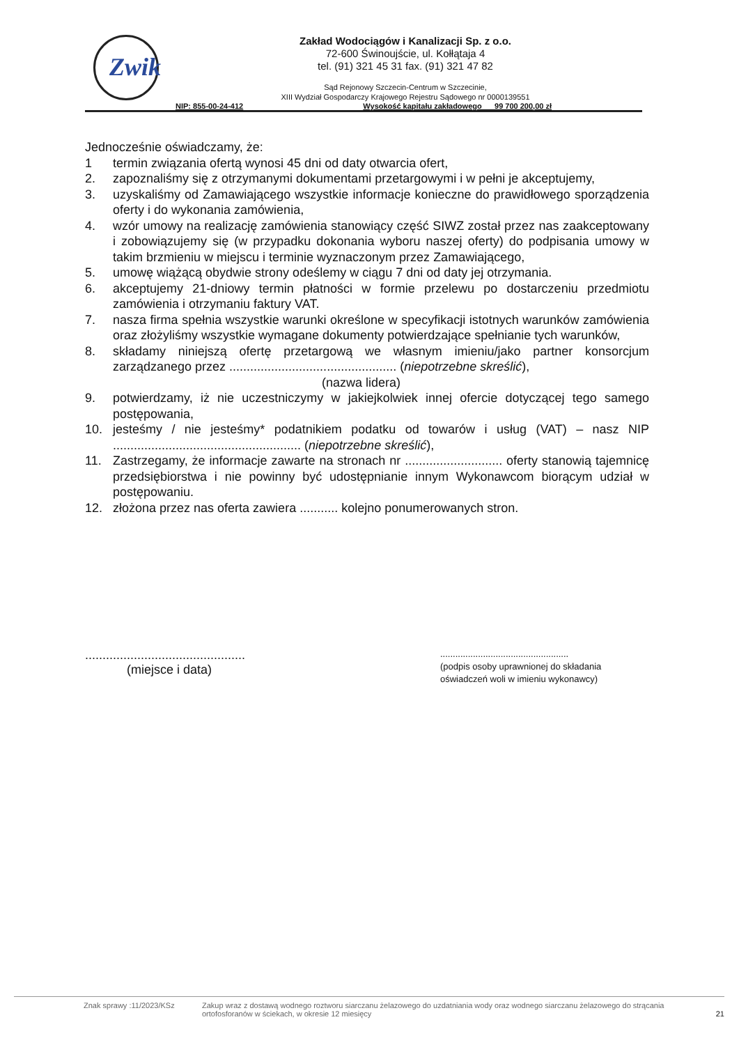Zwik
Zakład Wodociągów i Kanalizacji Sp. z o.o.
72-600 Świnoujście, ul. Kołłątaja 4
tel. (91) 321 45 31 fax. (91) 321 47 82
Sąd Rejonowy Szczecin-Centrum w Szczecinie,
XIII Wydział Gospodarczy Krajowego Rejestru Sądowego nr 0000139551
NIP: 855-00-24-412 Wysokość kapitału zakładowego 99 700 200,00 zł
Jednocześnie oświadczamy, że:
1 termin związania ofertą wynosi 45 dni od daty otwarcia ofert,
2. zapoznaliśmy się z otrzymanymi dokumentami przetargowymi i w pełni je akceptujemy,
3. uzyskaliśmy od Zamawiającego wszystkie informacje konieczne do prawidłowego sporządzenia oferty i do wykonania zamówienia,
4. wzór umowy na realizację zamówienia stanowiący część SIWZ został przez nas zaakceptowany i zobowiązujemy się (w przypadku dokonania wyboru naszej oferty) do podpisania umowy w takim brzmieniu w miejscu i terminie wyznaczonym przez Zamawiającego,
5. umowę wiążącą obydwie strony odeślemy w ciągu 7 dni od daty jej otrzymania.
6. akceptujemy 21-dniowy termin płatności w formie przelewu po dostarczeniu przedmiotu zamówienia i otrzymaniu faktury VAT.
7. nasza firma spełnia wszystkie warunki określone w specyfikacji istotnych warunków zamówienia oraz złożyliśmy wszystkie wymagane dokumenty potwierdzające spełnianie tych warunków,
8. składamy niniejszą ofertę przetargową we własnym imieniu/jako partner konsorcjum zarządzanego przez ................................................ (niepotrzebne skreślić),
(nazwa lidera)
9. potwierdzamy, iż nie uczestniczymy w jakiejkolwiek innej ofercie dotyczącej tego samego postępowania,
10. jesteśmy / nie jesteśmy* podatnikiem podatku od towarów i usług (VAT) – nasz NIP ...................................................... (niepotrzebne skreślić),
11. Zastrzegamy, że informacje zawarte na stronach nr ............................ oferty stanowią tajemnicę przedsiębiorstwa i nie powinny być udostępnianie innym Wykonawcom biorącym udział w postępowaniu.
12. złożona przez nas oferta zawiera ........... kolejno ponumerowanych stron.
..............................................
(miejsce i data)
...................................................
(podpis osoby uprawnionej do składania oświadczeń woli w imieniu wykonawcy)
Znak sprawy :11/2023/KSz Zakup wraz z dostawą wodnego roztworu siarczanu żelazowego do uzdatniania wody oraz wodnego siarczanu żelazowego do strącania ortofosforanów w ściekach, w okresie 12 miesięcy 21